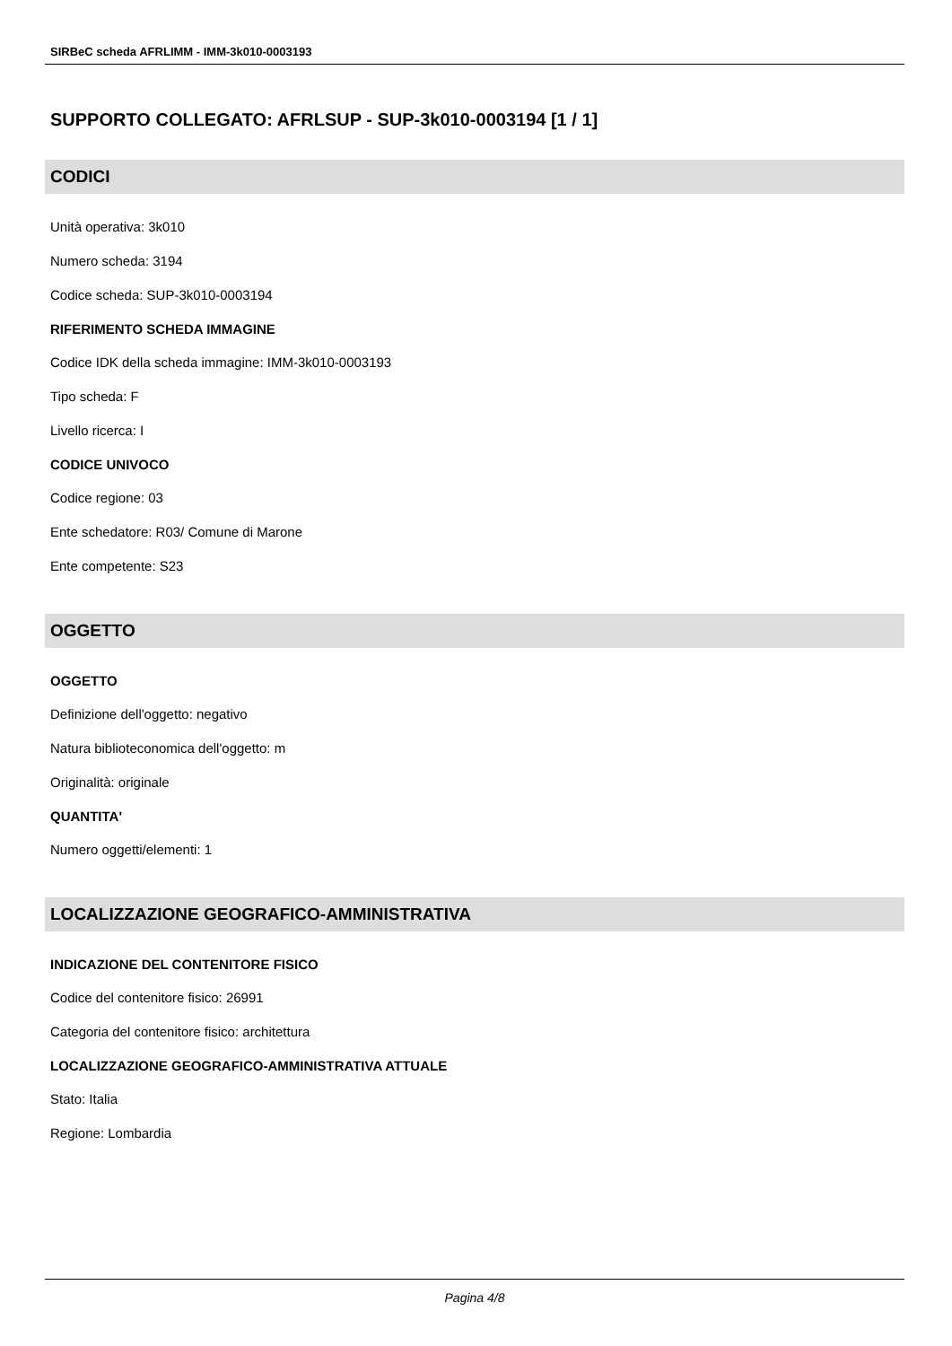SIRBeC scheda AFRLIMM - IMM-3k010-0003193
SUPPORTO COLLEGATO: AFRLSUP - SUP-3k010-0003194 [1 / 1]
CODICI
Unità operativa: 3k010
Numero scheda: 3194
Codice scheda: SUP-3k010-0003194
RIFERIMENTO SCHEDA IMMAGINE
Codice IDK della scheda immagine: IMM-3k010-0003193
Tipo scheda: F
Livello ricerca: I
CODICE UNIVOCO
Codice regione: 03
Ente schedatore: R03/ Comune di Marone
Ente competente: S23
OGGETTO
OGGETTO
Definizione dell'oggetto: negativo
Natura biblioteconomica dell'oggetto: m
Originalità: originale
QUANTITA'
Numero oggetti/elementi: 1
LOCALIZZAZIONE GEOGRAFICO-AMMINISTRATIVA
INDICAZIONE DEL CONTENITORE FISICO
Codice del contenitore fisico: 26991
Categoria del contenitore fisico: architettura
LOCALIZZAZIONE GEOGRAFICO-AMMINISTRATIVA ATTUALE
Stato: Italia
Regione: Lombardia
Pagina 4/8